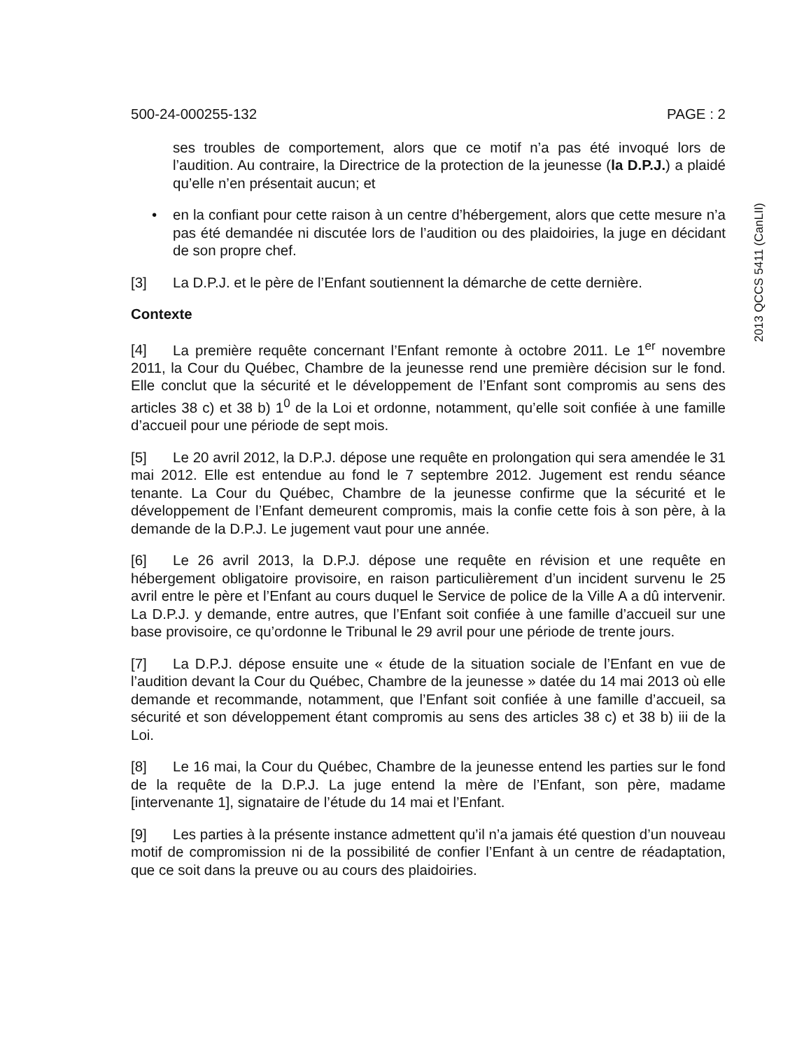2013 QCCS 5411 (CanLII)
500-24-000255-132 PAGE : 2
ses troubles de comportement, alors que ce motif n’a pas été invoqué lors de l’audition. Au contraire, la Directrice de la protection de la jeunesse (la D.P.J.) a plaidé qu’elle n’en présentait aucun; et
• en la confiant pour cette raison à un centre d’hébergement, alors que cette mesure n’a pas été demandée ni discutée lors de l’audition ou des plaidoiries, la juge en décidant de son propre chef.
[3] La D.P.J. et le père de l’Enfant soutiennent la démarche de cette dernière.
Contexte
[4] La première requête concernant l’Enfant remonte à octobre 2011. Le 1<sup>er</sup> novembre 2011, la Cour du Québec, Chambre de la jeunesse rend une première décision sur le fond. Elle conclut que la sécurité et le développement de l’Enfant sont compromis au sens des articles 38 c) et 38 b) 1<sup>0</sup> de la Loi et ordonne, notamment, qu’elle soit confiée à une famille d’accueil pour une période de sept mois.
[5] Le 20 avril 2012, la D.P.J. dépose une requête en prolongation qui sera amendée le 31 mai 2012. Elle est entendue au fond le 7 septembre 2012. Jugement est rendu séance tenante. La Cour du Québec, Chambre de la jeunesse confirme que la sécurité et le développement de l’Enfant demeurent compromis, mais la confie cette fois à son père, à la demande de la D.P.J. Le jugement vaut pour une année.
[6] Le 26 avril 2013, la D.P.J. dépose une requête en révision et une requête en hébergement obligatoire provisoire, en raison particulièrement d’un incident survenu le 25 avril entre le père et l’Enfant au cours duquel le Service de police de la Ville A a dû intervenir. La D.P.J. y demande, entre autres, que l’Enfant soit confiée à une famille d’accueil sur une base provisoire, ce qu’ordonne le Tribunal le 29 avril pour une période de trente jours.
[7] La D.P.J. dépose ensuite une « étude de la situation sociale de l’Enfant en vue de l’audition devant la Cour du Québec, Chambre de la jeunesse » datée du 14 mai 2013 où elle demande et recommande, notamment, que l’Enfant soit confiée à une famille d’accueil, sa sécurité et son développement étant compromis au sens des articles 38 c) et 38 b) iii de la Loi.
[8] Le 16 mai, la Cour du Québec, Chambre de la jeunesse entend les parties sur le fond de la requête de la D.P.J. La juge entend la mère de l’Enfant, son père, madame [intervenante 1], signataire de l’étude du 14 mai et l’Enfant.
[9] Les parties à la présente instance admettent qu’il n’a jamais été question d’un nouveau motif de compromission ni de la possibilité de confier l’Enfant à un centre de réadaptation, que ce soit dans la preuve ou au cours des plaidoiries.